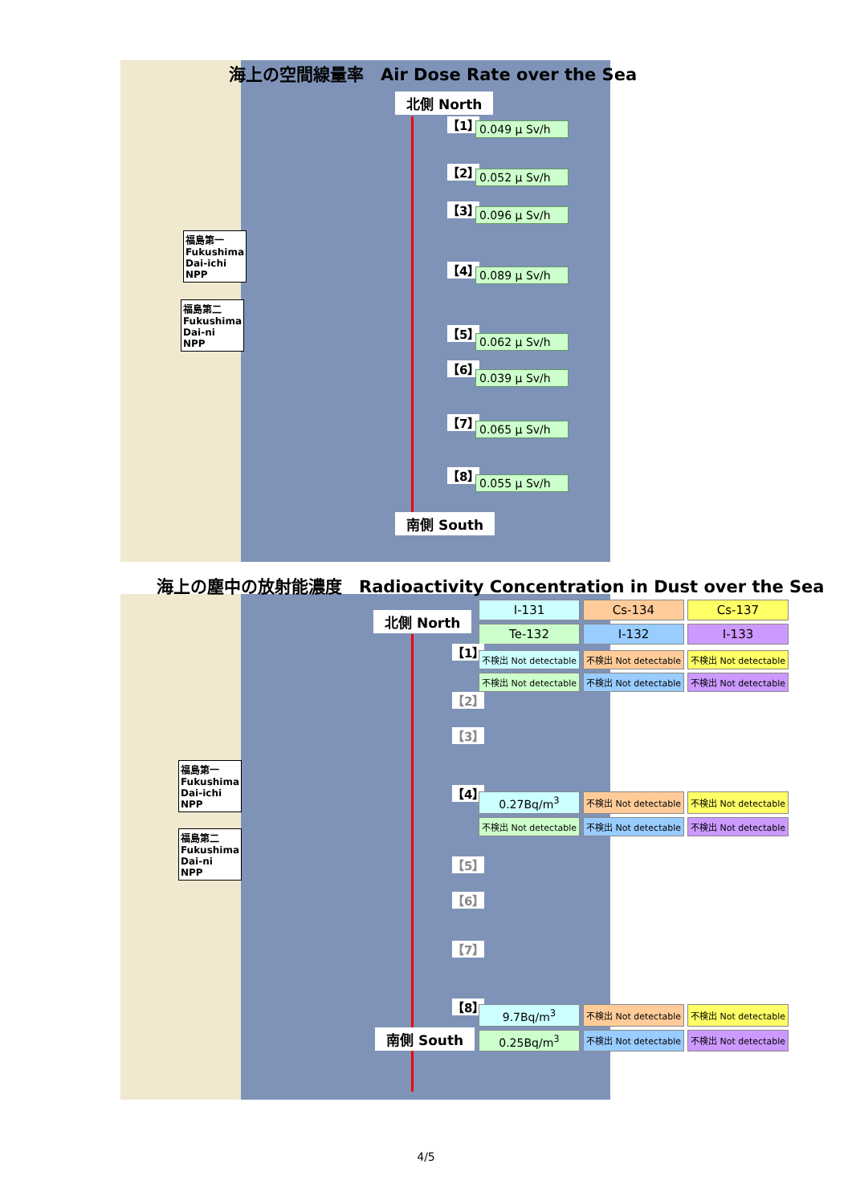海上の空間線量率　Air Dose Rate over the Sea
北側 North
【1】 0.049 μ Sv/h
【2】 0.052 μ Sv/h
【3】 0.096 μ Sv/h
【4】 0.089 μ Sv/h
【5】
0.062 μ Sv/h
【6】
0.039 μ Sv/h
【7】 0.065 μ Sv/h
【8】 0.055 μ Sv/h
南側 South
福島第一
Fukushima
Dai-ichi
NPP
福島第二
Fukushima
Dai-ni
NPP
海上の塵中の放射能濃度　Radioactivity Concentration in Dust over the Sea
| I-131 | Cs-134 | Cs-137 |
| Te-132 | I-132 | I-133 |
北側 North
【1】
| 不検出 Not detectable | 不検出 Not detectable | 不検出 Not detectable |
| 不検出 Not detectable | 不検出 Not detectable | 不検出 Not detectable |
【2】
【3】
【4】
| 0.27Bq/m<sup>3</sup> | 不検出 Not detectable | 不検出 Not detectable |
| 不検出 Not detectable | 不検出 Not detectable | 不検出 Not detectable |
【5】
【6】
【7】
【8】
| 9.7Bq/m<sup>3</sup> | 不検出 Not detectable | 不検出 Not detectable |
| 0.25Bq/m<sup>3</sup> | 不検出 Not detectable | 不検出 Not detectable |
南側 South
福島第一
Fukushima
Dai-ichi
NPP
福島第二
Fukushima
Dai-ni
NPP
4/5